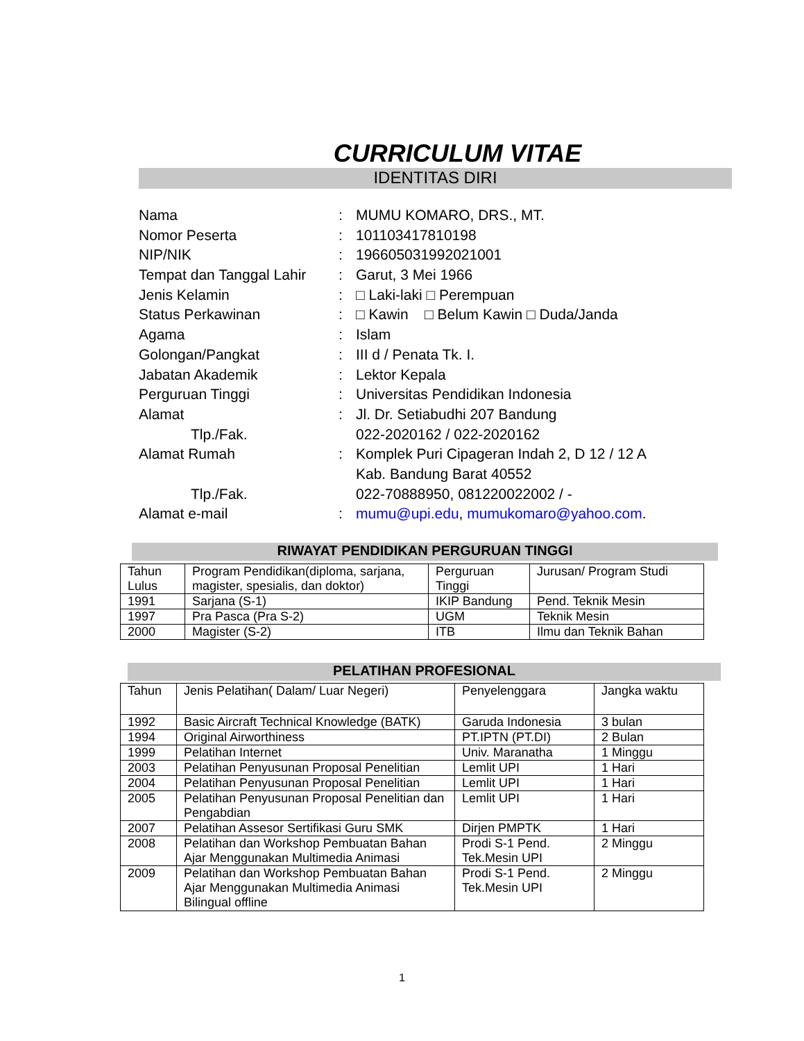CURRICULUM VITAE
IDENTITAS DIRI
| Nama | : | MUMU KOMARO, DRS., MT. |
| Nomor Peserta | : | 101103417810198 |
| NIP/NIK | : | 196605031992021001 |
| Tempat dan Tanggal Lahir | : | Garut, 3 Mei 1966 |
| Jenis Kelamin | : | □ Laki-laki □ Perempuan |
| Status Perkawinan | : | □ Kawin □ Belum Kawin □ Duda/Janda |
| Agama | : | Islam |
| Golongan/Pangkat | : | III d / Penata Tk. I. |
| Jabatan Akademik | : | Lektor Kepala |
| Perguruan Tinggi | : | Universitas Pendidikan Indonesia |
| Alamat | : | Jl. Dr. Setiabudhi 207 Bandung |
| Tlp./Fak. | | 022-2020162 / 022-2020162 |
| Alamat Rumah | : | Komplek Puri Cipageran Indah 2, D 12 / 12 A |
| | | Kab. Bandung Barat 40552 |
| Tlp./Fak. | | 022-70888950, 081220022002 / - |
| Alamat e-mail | : | mumu@upi.edu , mumukomaro@yahoo.com . |
RIWAYAT PENDIDIKAN PERGURUAN TINGGI
| Tahun Lulus | Program Pendidikan(diploma, sarjana, magister, spesialis, dan doktor) | Perguruan Tinggi | Jurusan/ Program Studi |
| --- | --- | --- | --- |
| 1991 | Sarjana (S-1) | IKIP Bandung | Pend. Teknik Mesin |
| 1997 | Pra Pasca (Pra S-2) | UGM | Teknik Mesin |
| 2000 | Magister (S-2) | ITB | Ilmu dan Teknik Bahan |
PELATIHAN PROFESIONAL
| Tahun | Jenis Pelatihan( Dalam/ Luar Negeri) | Penyelenggara | Jangka waktu |
| --- | --- | --- | --- |
| 1992 | Basic Aircraft Technical Knowledge (BATK) | Garuda Indonesia | 3 bulan |
| 1994 | Original Airworthiness | PT.IPTN (PT.DI) | 2 Bulan |
| 1999 | Pelatihan Internet | Univ. Maranatha | 1 Minggu |
| 2003 | Pelatihan Penyusunan Proposal Penelitian | Lemlit UPI | 1 Hari |
| 2004 | Pelatihan Penyusunan Proposal Penelitian | Lemlit UPI | 1 Hari |
| 2005 | Pelatihan Penyusunan Proposal Penelitian dan Pengabdian | Lemlit UPI | 1 Hari |
| 2007 | Pelatihan Assesor Sertifikasi Guru SMK | Dirjen PMPTK | 1 Hari |
| 2008 | Pelatihan dan Workshop Pembuatan Bahan Ajar Menggunakan Multimedia Animasi | Prodi S-1 Pend. Tek.Mesin UPI | 2 Minggu |
| 2009 | Pelatihan dan Workshop Pembuatan Bahan Ajar Menggunakan Multimedia Animasi Bilingual offline | Prodi S-1 Pend. Tek.Mesin UPI | 2 Minggu |
1